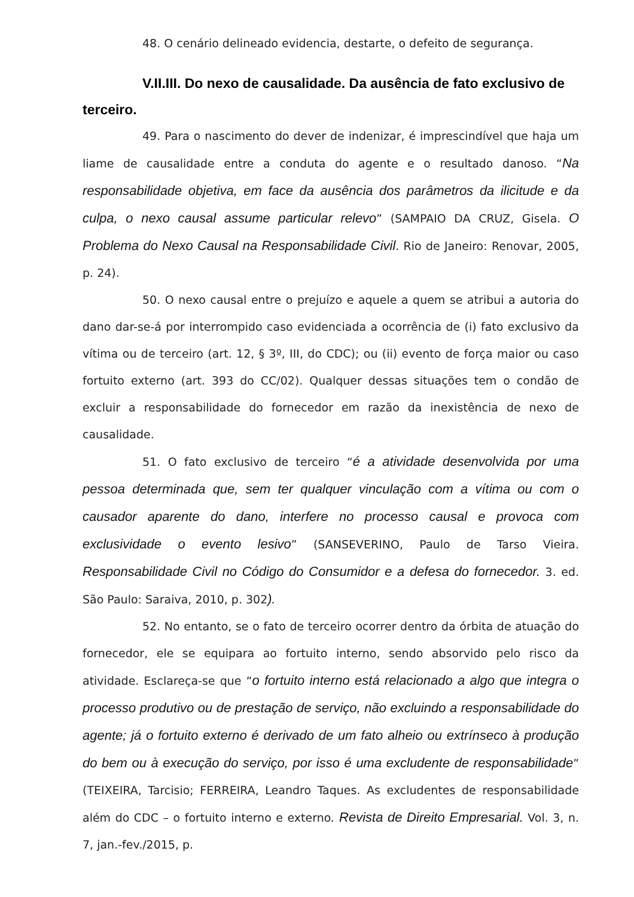48. O cenário delineado evidencia, destarte, o defeito de segurança.
V.II.III. Do nexo de causalidade. Da ausência de fato exclusivo de terceiro.
49. Para o nascimento do dever de indenizar, é imprescindível que haja um liame de causalidade entre a conduta do agente e o resultado danoso. “Na responsabilidade objetiva, em face da ausência dos parâmetros da ilicitude e da culpa, o nexo causal assume particular relevo” (SAMPAIO DA CRUZ, Gisela. O Problema do Nexo Causal na Responsabilidade Civil. Rio de Janeiro: Renovar, 2005, p. 24).
50. O nexo causal entre o prejuízo e aquele a quem se atribui a autoria do dano dar-se-á por interrompido caso evidenciada a ocorrência de (i) fato exclusivo da vítima ou de terceiro (art. 12, § 3º, III, do CDC); ou (ii) evento de força maior ou caso fortuito externo (art. 393 do CC/02). Qualquer dessas situações tem o condão de excluir a responsabilidade do fornecedor em razão da inexistência de nexo de causalidade.
51. O fato exclusivo de terceiro “é a atividade desenvolvida por uma pessoa determinada que, sem ter qualquer vinculação com a vítima ou com o causador aparente do dano, interfere no processo causal e provoca com exclusividade o evento lesivo” (SANSEVERINO, Paulo de Tarso Vieira. Responsabilidade Civil no Código do Consumidor e a defesa do fornecedor. 3. ed. São Paulo: Saraiva, 2010, p. 302).
52. No entanto, se o fato de terceiro ocorrer dentro da órbita de atuação do fornecedor, ele se equipara ao fortuito interno, sendo absorvido pelo risco da atividade. Esclareça-se que “o fortuito interno está relacionado a algo que integra o processo produtivo ou de prestação de serviço, não excluindo a responsabilidade do agente; já o fortuito externo é derivado de um fato alheio ou extrínseco à produção do bem ou à execução do serviço, por isso é uma excludente de responsabilidade” (TEIXEIRA, Tarcisio; FERREIRA, Leandro Taques. As excludentes de responsabilidade além do CDC – o fortuito interno e externo. Revista de Direito Empresarial. Vol. 3, n. 7, jan.-fev./2015, p.